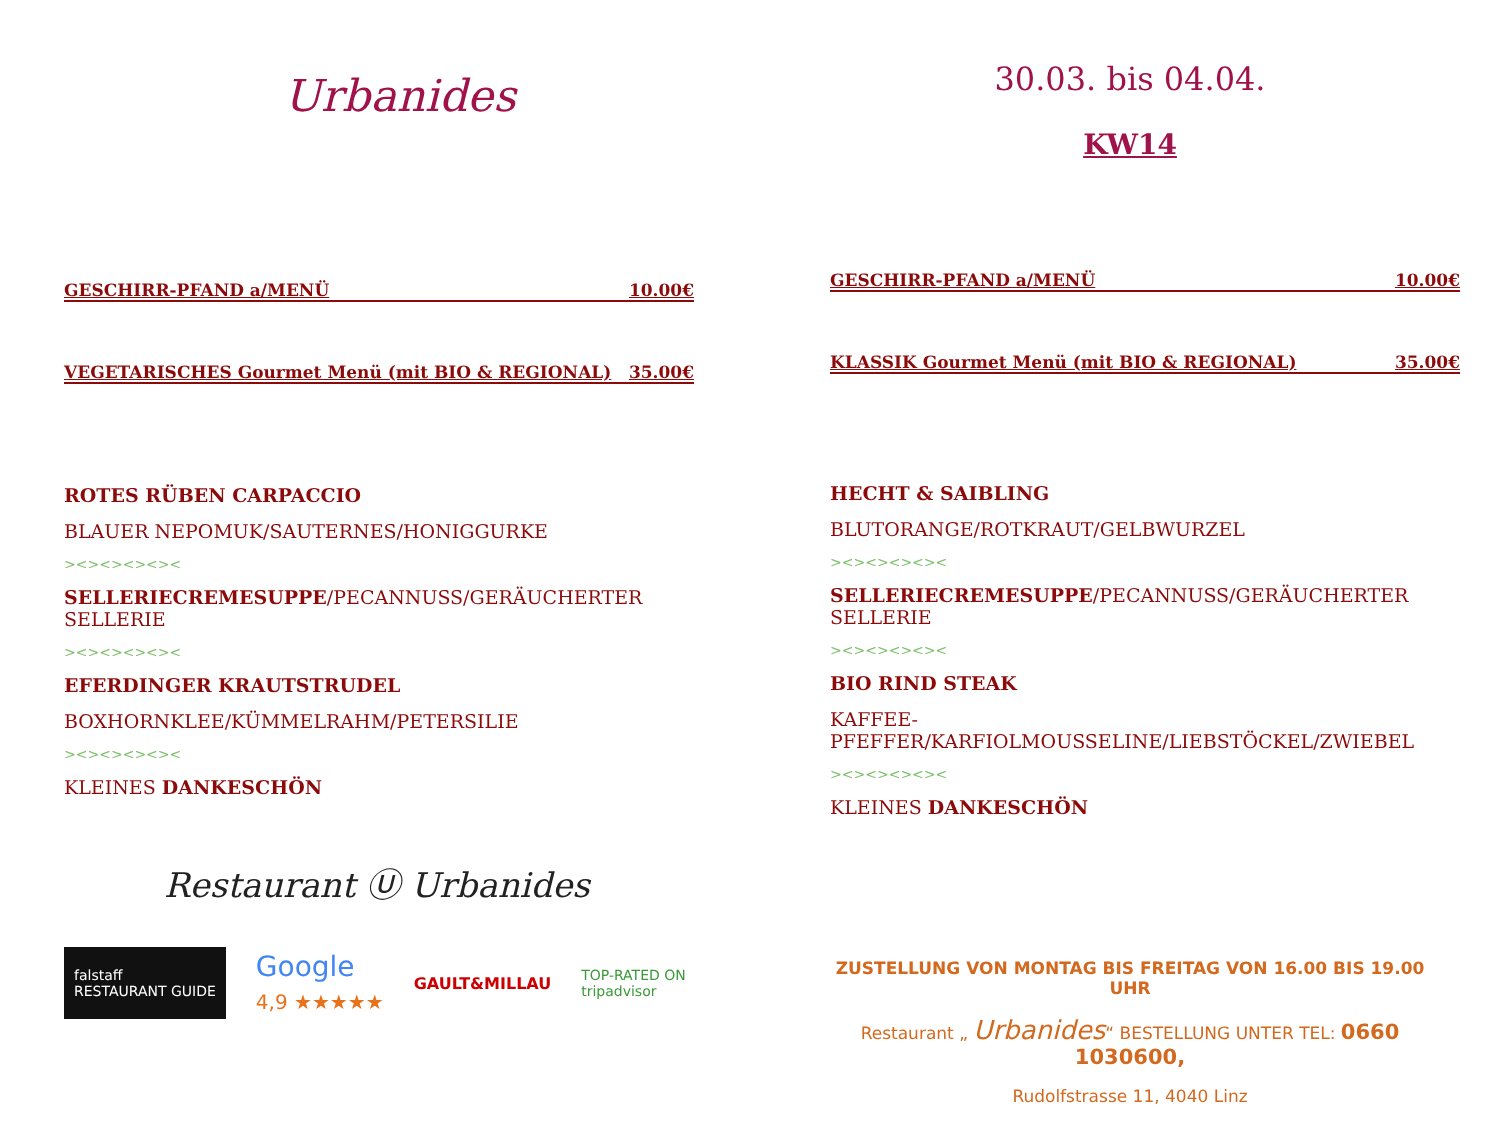Urbanides
GESCHIRR-PFAND a/MENÜ 10.00€
VEGETARISCHES Gourmet Menü (mit BIO & REGIONAL) 35.00€
ROTES RÜBEN CARPACCIO
BLAUER NEPOMUK/SAUTERNES/HONIGGURKE
><><><><><
SELLERIECREMESUPPE/PECANNUSS/GERÄUCHERTER SELLERIE
><><><><><
EFERDINGER KRAUTSTRUDEL
BOXHORNKLEE/KÜMMELRAHM/PETERSILIE
><><><><><
KLEINES DANKESCHÖN
Restaurant Ⓤ Urbanides
falstaff
RESTAURANT GUIDE Google
4,9 ★★★★★ GAULT&MILLAU TOP-RATED ON
tripadvisor
30.03. bis 04.04.
KW14
GESCHIRR-PFAND a/MENÜ 10.00€
KLASSIK Gourmet Menü (mit BIO & REGIONAL) 35.00€
HECHT & SAIBLING
BLUTORANGE/ROTKRAUT/GELBWURZEL
><><><><><
SELLERIECREMESUPPE/PECANNUSS/GERÄUCHERTER SELLERIE
><><><><><
BIO RIND STEAK
KAFFEE-PFEFFER/KARFIOLMOUSSELINE/LIEBSTÖCKEL/ZWIEBEL
><><><><><
KLEINES DANKESCHÖN
ZUSTELLUNG VON MONTAG BIS FREITAG VON 16.00 BIS 19.00 UHR
Restaurant „ Urbanides“ BESTELLUNG UNTER TEL: 0660 1030600,
Rudolfstrasse 11, 4040 Linz